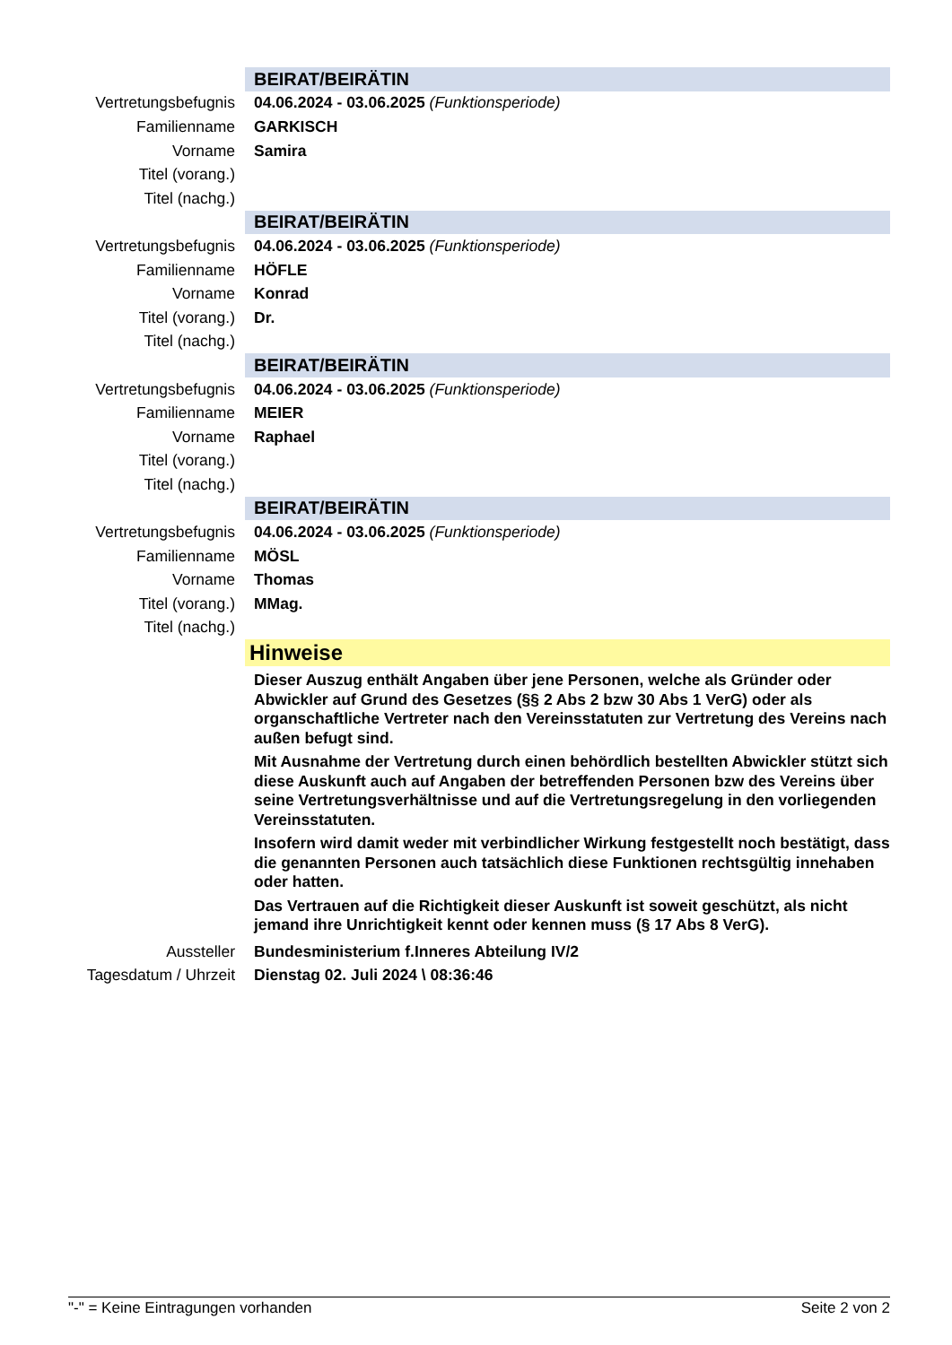| | BEIRAT/BEIRÄTIN |
| Vertretungsbefugnis | 04.06.2024 - 03.06.2025 (Funktionsperiode) |
| Familienname | GARKISCH |
| Vorname | Samira |
| Titel (vorang.) | |
| Titel (nachg.) | |
| | BEIRAT/BEIRÄTIN |
| Vertretungsbefugnis | 04.06.2024 - 03.06.2025 (Funktionsperiode) |
| Familienname | HÖFLE |
| Vorname | Konrad |
| Titel (vorang.) | Dr. |
| Titel (nachg.) | |
| | BEIRAT/BEIRÄTIN |
| Vertretungsbefugnis | 04.06.2024 - 03.06.2025 (Funktionsperiode) |
| Familienname | MEIER |
| Vorname | Raphael |
| Titel (vorang.) | |
| Titel (nachg.) | |
| | BEIRAT/BEIRÄTIN |
| Vertretungsbefugnis | 04.06.2024 - 03.06.2025 (Funktionsperiode) |
| Familienname | MÖSL |
| Vorname | Thomas |
| Titel (vorang.) | MMag. |
| Titel (nachg.) | |
| | Hinweise |
| | Dieser Auszug enthält Angaben über jene Personen, welche als Gründer oder Abwickler auf Grund des Gesetzes (§§ 2 Abs 2 bzw 30 Abs 1 VerG) oder als organschaftliche Vertreter nach den Vereinsstatuten zur Vertretung des Vereins nach außen befugt sind. Mit Ausnahme der Vertretung durch einen behördlich bestellten Abwickler stützt sich diese Auskunft auch auf Angaben der betreffenden Personen bzw des Vereins über seine Vertretungsverhältnisse und auf die Vertretungsregelung in den vorliegenden Vereinsstatuten. Insofern wird damit weder mit verbindlicher Wirkung festgestellt noch bestätigt, dass die genannten Personen auch tatsächlich diese Funktionen rechtsgültig innehaben oder hatten. Das Vertrauen auf die Richtigkeit dieser Auskunft ist soweit geschützt, als nicht jemand ihre Unrichtigkeit kennt oder kennen muss (§ 17 Abs 8 VerG). |
| Aussteller | Bundesministerium f.Inneres Abteilung IV/2 |
| Tagesdatum / Uhrzeit | Dienstag 02. Juli 2024 \ 08:36:46 |
"-" = Keine Eintragungen vorhanden Seite 2 von 2